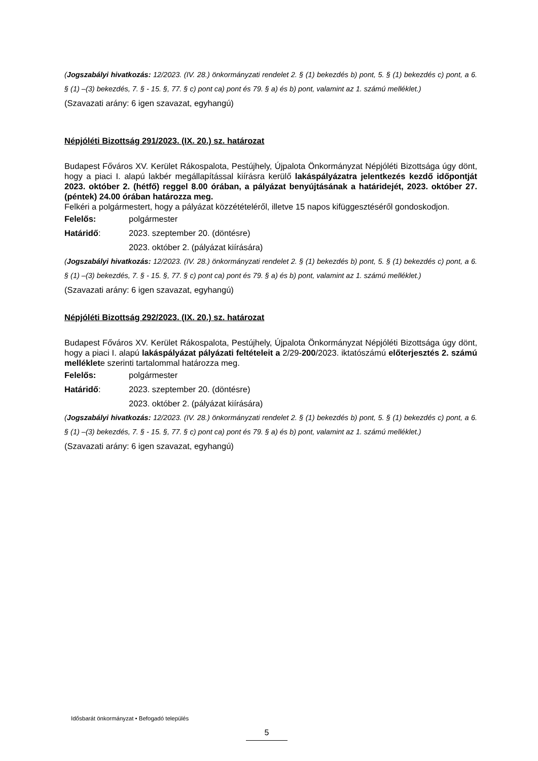(Jogszabályi hivatkozás: 12/2023. (IV. 28.) önkormányzati rendelet 2. § (1) bekezdés b) pont, 5. § (1) bekezdés c) pont, a 6. § (1) –(3) bekezdés, 7. § - 15. §, 77. § c) pont ca) pont és 79. § a) és b) pont, valamint az 1. számú melléklet.)
(Szavazati arány: 6 igen szavazat, egyhangú)
Népjóléti Bizottság 291/2023. (IX. 20.) sz. határozat
Budapest Főváros XV. Kerület Rákospalota, Pestújhely, Újpalota Önkormányzat Népjóléti Bizottsága úgy dönt, hogy a piaci I. alapú lakbér megállapítással kiírásra kerülő lakáspályázatra jelentkezés kezdő időpontját 2023. október 2. (hétfő) reggel 8.00 órában, a pályázat benyújtásának a határidejét, 2023. október 27. (péntek) 24.00 órában határozza meg.
Felkéri a polgármestert, hogy a pályázat közzétételéről, illetve 15 napos kifüggesztéséről gondoskodjon.
Felelős: polgármester
Határidő: 2023. szeptember 20. (döntésre)
2023. október 2. (pályázat kiírására)
(Jogszabályi hivatkozás: 12/2023. (IV. 28.) önkormányzati rendelet 2. § (1) bekezdés b) pont, 5. § (1) bekezdés c) pont, a 6. § (1) –(3) bekezdés, 7. § - 15. §, 77. § c) pont ca) pont és 79. § a) és b) pont, valamint az 1. számú melléklet.)
(Szavazati arány: 6 igen szavazat, egyhangú)
Népjóléti Bizottság 292/2023. (IX. 20.) sz. határozat
Budapest Főváros XV. Kerület Rákospalota, Pestújhely, Újpalota Önkormányzat Népjóléti Bizottsága úgy dönt, hogy a piaci I. alapú lakáspályázat pályázati feltételeit a 2/29-200/2023. iktatószámú előterjesztés 2. számú melléklete szerinti tartalommal határozza meg.
Felelős: polgármester
Határidő: 2023. szeptember 20. (döntésre)
2023. október 2. (pályázat kiírására)
(Jogszabályi hivatkozás: 12/2023. (IV. 28.) önkormányzati rendelet 2. § (1) bekezdés b) pont, 5. § (1) bekezdés c) pont, a 6. § (1) –(3) bekezdés, 7. § - 15. §, 77. § c) pont ca) pont és 79. § a) és b) pont, valamint az 1. számú melléklet.)
(Szavazati arány: 6 igen szavazat, egyhangú)
Idősbarát önkormányzat • Befogadó település
5